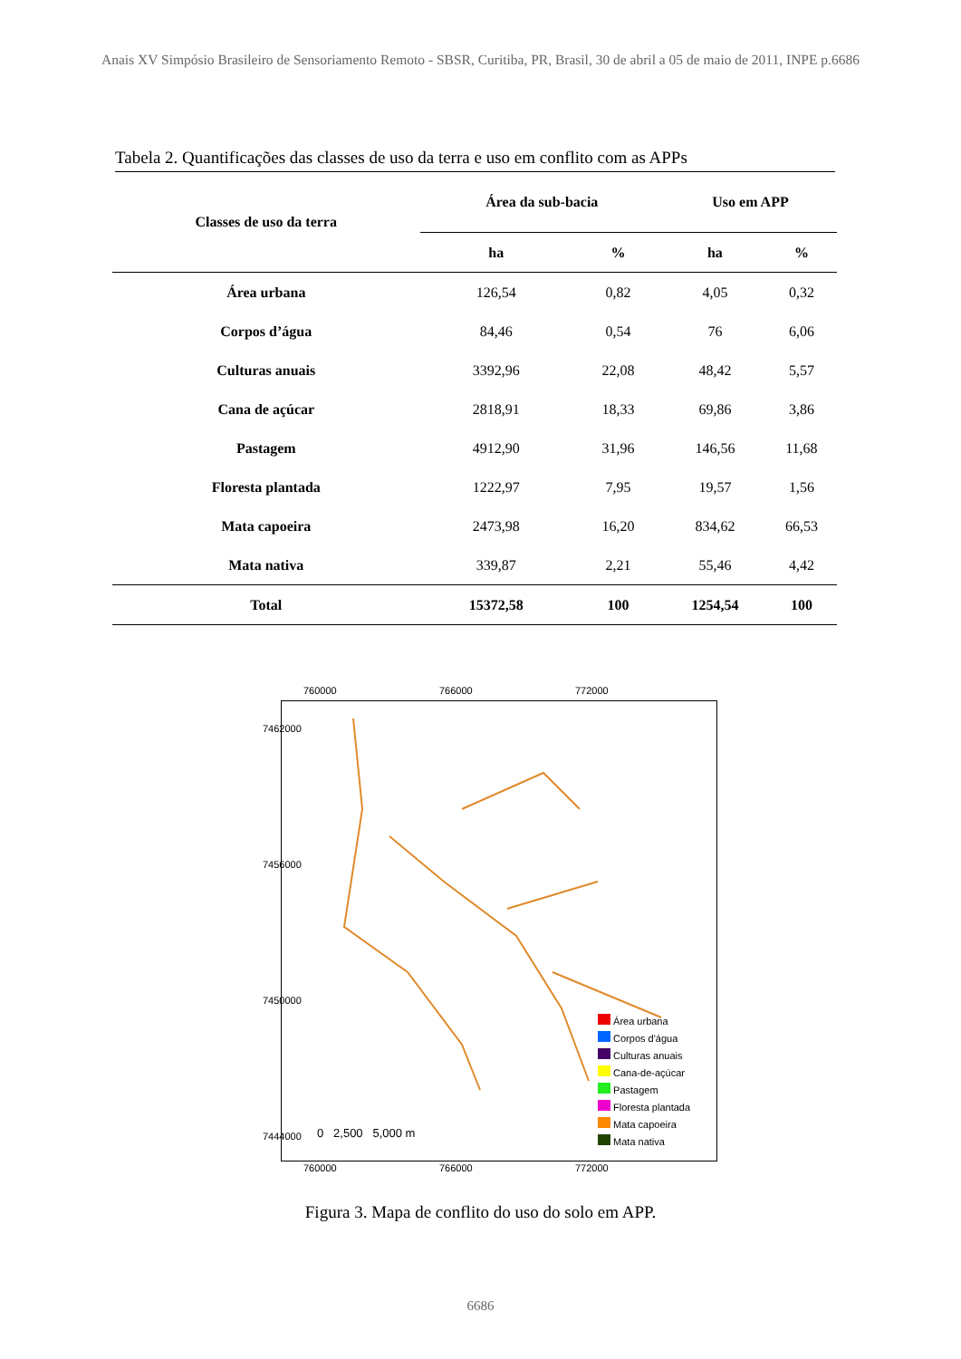Anais XV Simpósio Brasileiro de Sensoriamento Remoto - SBSR, Curitiba, PR, Brasil, 30 de abril a 05 de maio de 2011, INPE p.6686
Tabela 2. Quantificações das classes de uso da terra e uso em conflito com as APPs
| Classes de uso da terra | Área da sub-bacia | | Uso em APP | |
| --- | --- | --- | --- | --- |
| | ha | % | ha | % |
| Área urbana | 126,54 | 0,82 | 4,05 | 0,32 |
| Corpos d’água | 84,46 | 0,54 | 76 | 6,06 |
| Culturas anuais | 3392,96 | 22,08 | 48,42 | 5,57 |
| Cana de açúcar | 2818,91 | 18,33 | 69,86 | 3,86 |
| Pastagem | 4912,90 | 31,96 | 146,56 | 11,68 |
| Floresta plantada | 1222,97 | 7,95 | 19,57 | 1,56 |
| Mata capoeira | 2473,98 | 16,20 | 834,62 | 66,53 |
| Mata nativa | 339,87 | 2,21 | 55,46 | 4,42 |
| Total | 15372,58 | 100 | 1254,54 | 100 |
760000 766000 772000
760000 766000 772000
0 2,500 5,000 m
Área urbana
Corpos d'água
Culturas anuais
Cana-de-açúcar
Pastagem
Floresta plantada
Mata capoeira
Mata nativa
7462000
7456000
7450000
7444000
Figura 3. Mapa de conflito do uso do solo em APP.
6686